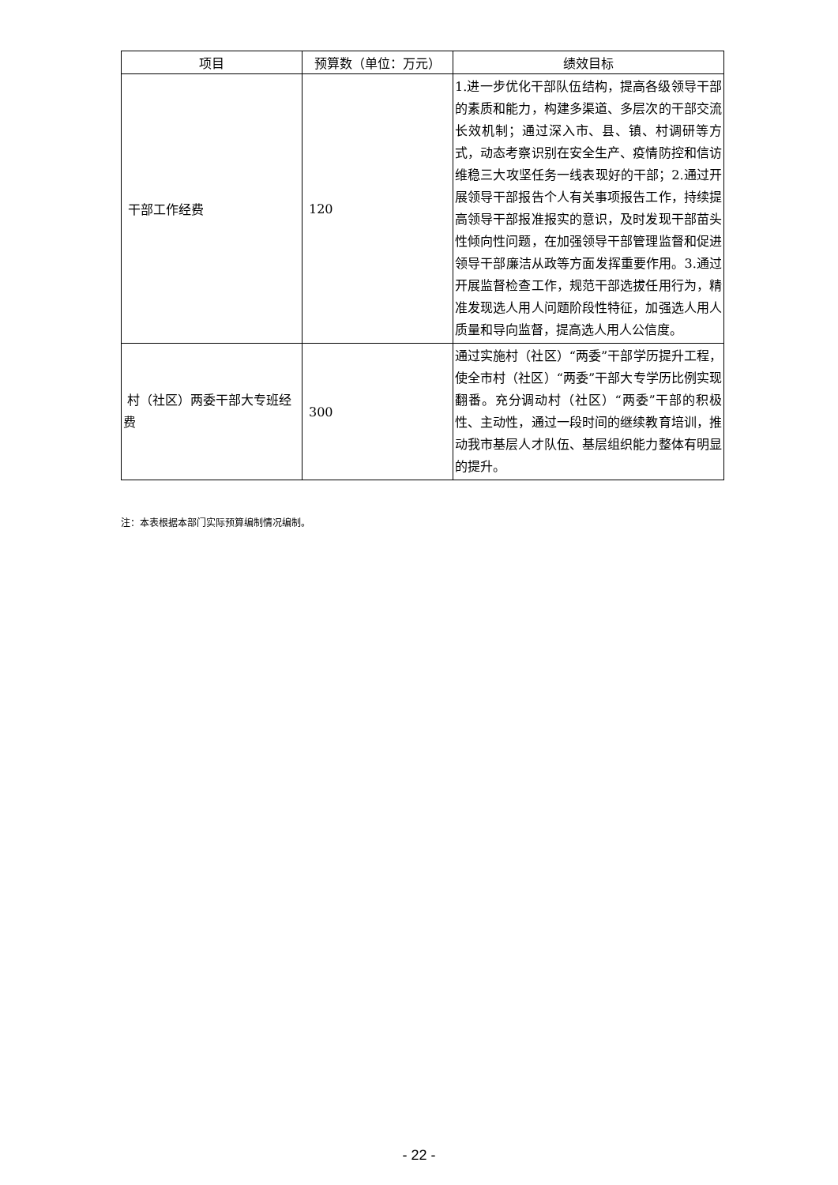| 项目 | 预算数（单位：万元） | 绩效目标 |
| --- | --- | --- |
| 干部工作经费 | 120 | 1.进一步优化干部队伍结构，提高各级领导干部的素质和能力，构建多渠道、多层次的干部交流长效机制；通过深入市、县、镇、村调研等方式，动态考察识别在安全生产、疫情防控和信访维稳三大攻坚任务一线表现好的干部；2.通过开展领导干部报告个人有关事项报告工作，持续提高领导干部报准报实的意识，及时发现干部苗头性倾向性问题，在加强领导干部管理监督和促进领导干部廉洁从政等方面发挥重要作用。3.通过开展监督检查工作，规范干部选拔任用行为，精准发现选人用人问题阶段性特征，加强选人用人质量和导向监督，提高选人用人公信度。 |
| 村（社区）两委干部大专班经费 | 300 | 通过实施村（社区）“两委”干部学历提升工程，使全市村（社区）“两委”干部大专学历比例实现翻番。充分调动村（社区）“两委”干部的积极性、主动性，通过一段时间的继续教育培训，推动我市基层人才队伍、基层组织能力整体有明显的提升。 |
注：本表根据本部门实际预算编制情况编制。
- 22 -